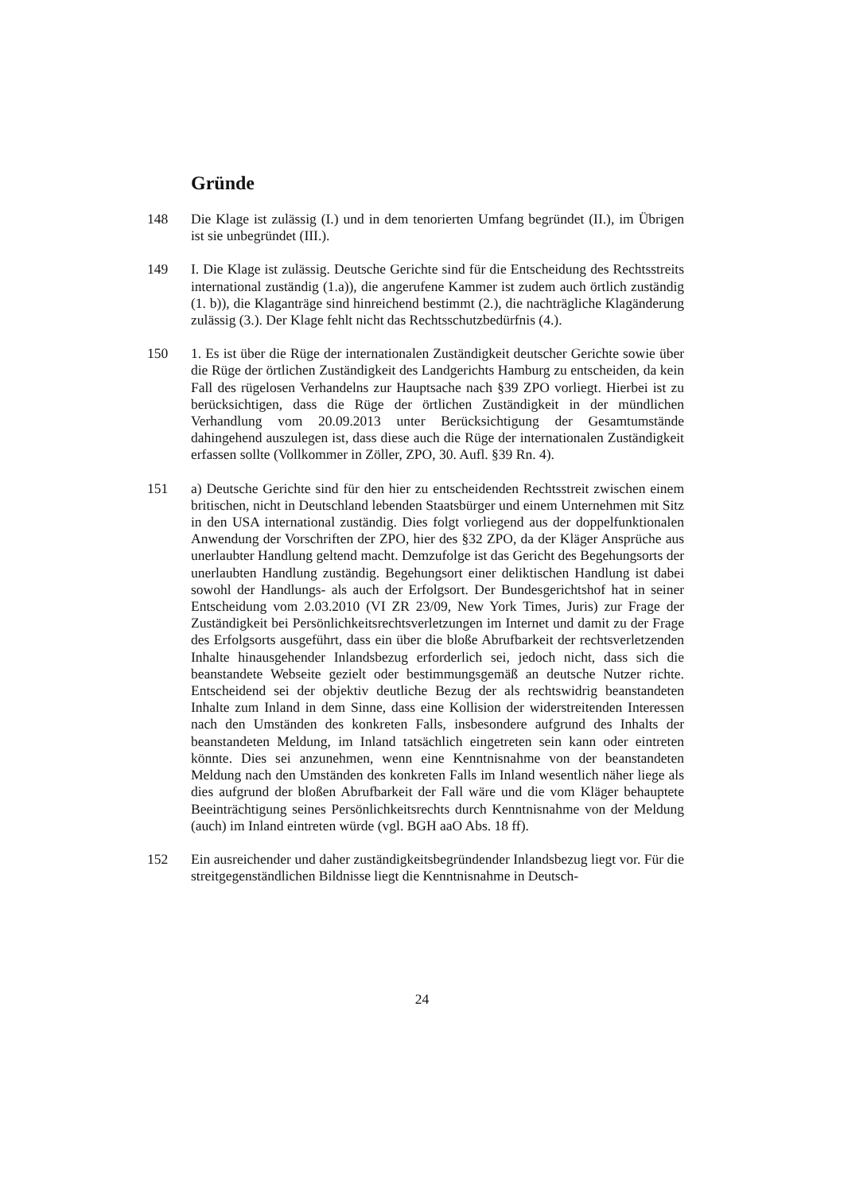Gründe
148 Die Klage ist zulässig (I.) und in dem tenorierten Umfang begründet (II.), im Übrigen ist sie unbegründet (III.).
149 I. Die Klage ist zulässig. Deutsche Gerichte sind für die Entscheidung des Rechtsstreits international zuständig (1.a)), die angerufene Kammer ist zudem auch örtlich zuständig (1. b)), die Klaganträge sind hinreichend bestimmt (2.), die nachträgliche Klagänderung zulässig (3.). Der Klage fehlt nicht das Rechtsschutzbedürfnis (4.).
150 1. Es ist über die Rüge der internationalen Zuständigkeit deutscher Gerichte sowie über die Rüge der örtlichen Zuständigkeit des Landgerichts Hamburg zu entscheiden, da kein Fall des rügelosen Verhandelns zur Hauptsache nach §39 ZPO vorliegt. Hierbei ist zu berücksichtigen, dass die Rüge der örtlichen Zuständigkeit in der mündlichen Verhandlung vom 20.09.2013 unter Berücksichtigung der Gesamtumstände dahingehend auszulegen ist, dass diese auch die Rüge der internationalen Zuständigkeit erfassen sollte (Vollkommer in Zöller, ZPO, 30. Aufl. §39 Rn. 4).
151 a) Deutsche Gerichte sind für den hier zu entscheidenden Rechtsstreit zwischen einem britischen, nicht in Deutschland lebenden Staatsbürger und einem Unternehmen mit Sitz in den USA international zuständig. Dies folgt vorliegend aus der doppelfunktionalen Anwendung der Vorschriften der ZPO, hier des §32 ZPO, da der Kläger Ansprüche aus unerlaubter Handlung geltend macht. Demzufolge ist das Gericht des Begehungsorts der unerlaubten Handlung zuständig. Begehungsort einer deliktischen Handlung ist dabei sowohl der Handlungs- als auch der Erfolgsort. Der Bundesgerichtshof hat in seiner Entscheidung vom 2.03.2010 (VI ZR 23/09, New York Times, Juris) zur Frage der Zuständigkeit bei Persönlichkeitsrechtsverletzungen im Internet und damit zu der Frage des Erfolgsorts ausgeführt, dass ein über die bloße Abrufbarkeit der rechtsverletzenden Inhalte hinausgehender Inlandsbezug erforderlich sei, jedoch nicht, dass sich die beanstandete Webseite gezielt oder bestimmungsgemäß an deutsche Nutzer richte. Entscheidend sei der objektiv deutliche Bezug der als rechtswidrig beanstandeten Inhalte zum Inland in dem Sinne, dass eine Kollision der widerstreitenden Interessen nach den Umständen des konkreten Falls, insbesondere aufgrund des Inhalts der beanstandeten Meldung, im Inland tatsächlich eingetreten sein kann oder eintreten könnte. Dies sei anzunehmen, wenn eine Kenntnisnahme von der beanstandeten Meldung nach den Umständen des konkreten Falls im Inland wesentlich näher liege als dies aufgrund der bloßen Abrufbarkeit der Fall wäre und die vom Kläger behauptete Beeinträchtigung seines Persönlichkeitsrechts durch Kenntnisnahme von der Meldung (auch) im Inland eintreten würde (vgl. BGH aaO Abs. 18 ff).
152 Ein ausreichender und daher zuständigkeitsbegründender Inlandsbezug liegt vor. Für die streitgegenständlichen Bildnisse liegt die Kenntnisnahme in Deutsch-
24